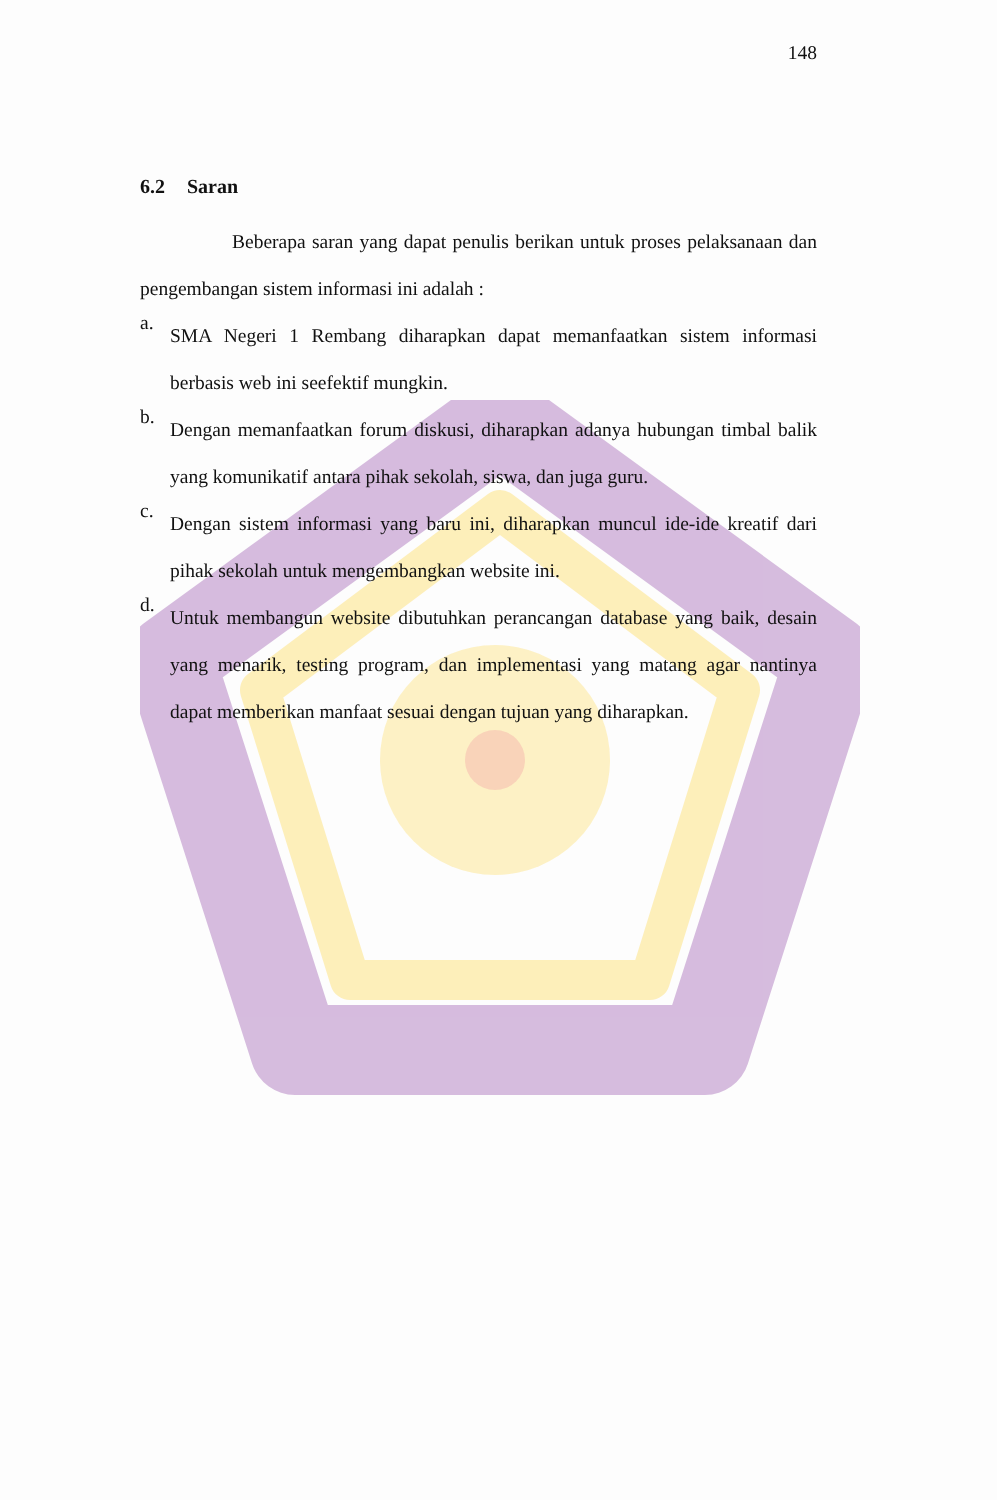148
6.2 Saran
Beberapa saran yang dapat penulis berikan untuk proses pelaksanaan dan pengembangan sistem informasi ini adalah :
a.
SMA Negeri 1 Rembang diharapkan dapat memanfaatkan sistem informasi berbasis web ini seefektif mungkin.
b.
Dengan memanfaatkan forum diskusi, diharapkan adanya hubungan timbal balik yang komunikatif antara pihak sekolah, siswa, dan juga guru.
c.
Dengan sistem informasi yang baru ini, diharapkan muncul ide-ide kreatif dari pihak sekolah untuk mengembangkan website ini.
d.
Untuk membangun website dibutuhkan perancangan database yang baik, desain yang menarik, testing program, dan implementasi yang matang agar nantinya dapat memberikan manfaat sesuai dengan tujuan yang diharapkan.